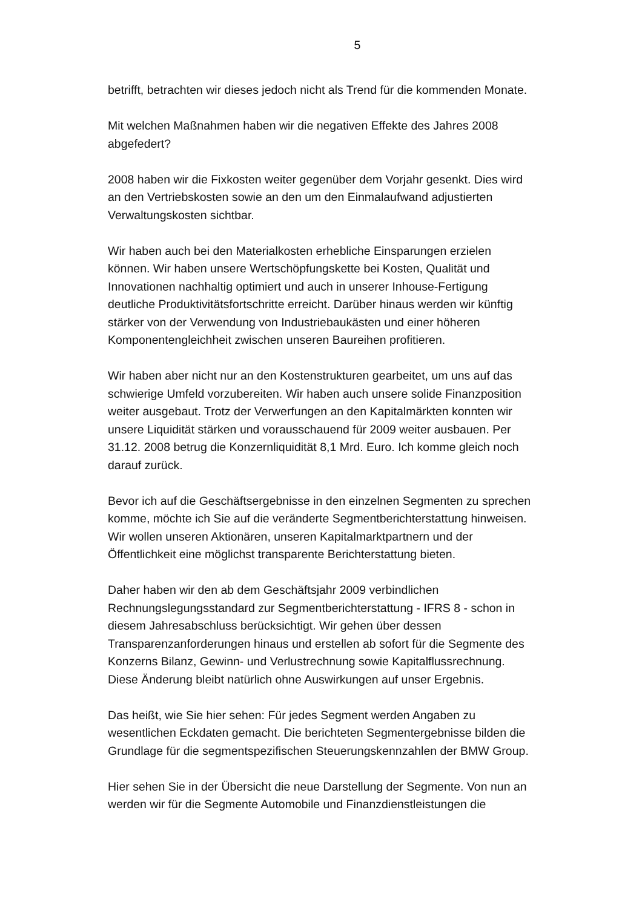5
betrifft, betrachten wir dieses jedoch nicht als Trend für die kommenden Monate.
Mit welchen Maßnahmen haben wir die negativen Effekte des Jahres 2008 abgefedert?
2008 haben wir die Fixkosten weiter gegenüber dem Vorjahr gesenkt. Dies wird an den Vertriebskosten sowie an den um den Einmalaufwand adjustierten Verwaltungskosten sichtbar.
Wir haben auch bei den Materialkosten erhebliche Einsparungen erzielen können. Wir haben unsere Wertschöpfungskette bei Kosten, Qualität und Innovationen nachhaltig optimiert und auch in unserer Inhouse-Fertigung deutliche Produktivitätsfortschritte erreicht. Darüber hinaus werden wir künftig stärker von der Verwendung von Industriebaukästen und einer höheren Komponentengleichheit zwischen unseren Baureihen profitieren.
Wir haben aber nicht nur an den Kostenstrukturen gearbeitet, um uns auf das schwierige Umfeld vorzubereiten. Wir haben auch unsere solide Finanzposition weiter ausgebaut. Trotz der Verwerfungen an den Kapitalmärkten konnten wir unsere Liquidität stärken und vorausschauend für 2009 weiter ausbauen. Per 31.12. 2008 betrug die Konzernliquidität 8,1 Mrd. Euro. Ich komme gleich noch darauf zurück.
Bevor ich auf die Geschäftsergebnisse in den einzelnen Segmenten zu sprechen komme, möchte ich Sie auf die veränderte Segmentberichterstattung hinweisen. Wir wollen unseren Aktionären, unseren Kapitalmarktpartnern und der Öffentlichkeit eine möglichst transparente Berichterstattung bieten.
Daher haben wir den ab dem Geschäftsjahr 2009 verbindlichen Rechnungslegungsstandard zur Segmentberichterstattung - IFRS 8 - schon in diesem Jahresabschluss berücksichtigt. Wir gehen über dessen Transparenzanforderungen hinaus und erstellen ab sofort für die Segmente des Konzerns Bilanz, Gewinn- und Verlustrechnung sowie Kapitalflussrechnung. Diese Änderung bleibt natürlich ohne Auswirkungen auf unser Ergebnis.
Das heißt, wie Sie hier sehen: Für jedes Segment werden Angaben zu wesentlichen Eckdaten gemacht. Die berichteten Segmentergebnisse bilden die Grundlage für die segmentspezifischen Steuerungskennzahlen der BMW Group.
Hier sehen Sie in der Übersicht die neue Darstellung der Segmente. Von nun an werden wir für die Segmente Automobile und Finanzdienstleistungen die